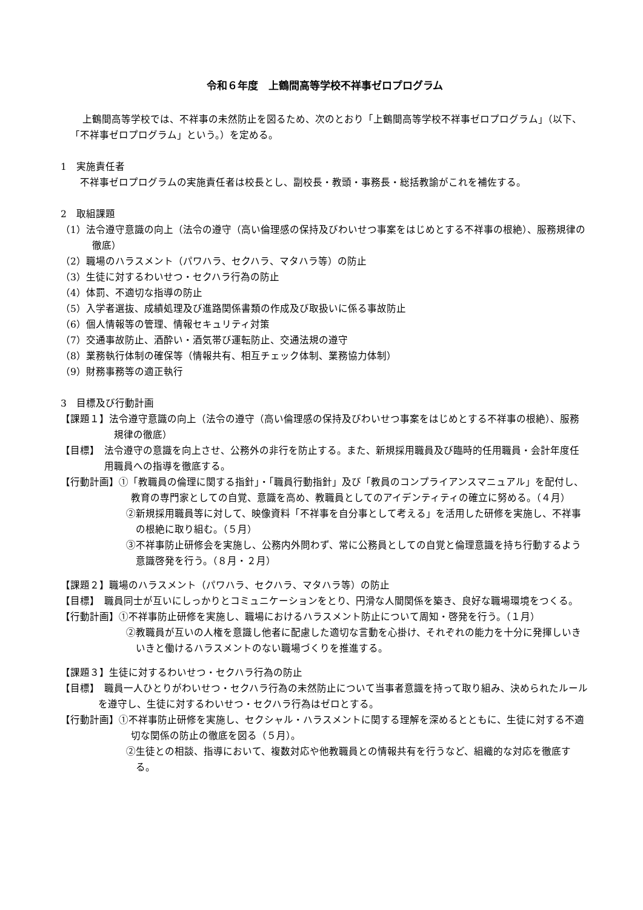令和６年度　上鶴間高等学校不祥事ゼロプログラム
上鶴間高等学校では、不祥事の未然防止を図るため、次のとおり「上鶴間高等学校不祥事ゼロプログラム」（以下、「不祥事ゼロプログラム」という。）を定める。
1　実施責任者
不祥事ゼロプログラムの実施責任者は校長とし、副校長・教頭・事務長・総括教諭がこれを補佐する。
2　取組課題
（1）法令遵守意識の向上（法令の遵守（高い倫理感の保持及びわいせつ事案をはじめとする不祥事の根絶）、服務規律の徹底）
（2）職場のハラスメント（パワハラ、セクハラ、マタハラ等）の防止
（3）生徒に対するわいせつ・セクハラ行為の防止
（4）体罰、不適切な指導の防止
（5）入学者選抜、成績処理及び進路関係書類の作成及び取扱いに係る事故防止
（6）個人情報等の管理、情報セキュリティ対策
（7）交通事故防止、酒酔い・酒気帯び運転防止、交通法規の遵守
（8）業務執行体制の確保等（情報共有、相互チェック体制、業務協力体制）
（9）財務事務等の適正執行
3　目標及び行動計画
【課題１】法令遵守意識の向上（法令の遵守（高い倫理感の保持及びわいせつ事案をはじめとする不祥事の根絶）、服務規律の徹底）
【目標】　法令遵守の意識を向上させ、公務外の非行を防止する。また、新規採用職員及び臨時的任用職員・会計年度任用職員への指導を徹底する。
【行動計画】①「教職員の倫理に関する指針」・「職員行動指針」及び「教員のコンプライアンスマニュアル」を配付し、教育の専門家としての自覚、意識を高め、教職員としてのアイデンティティの確立に努める。（４月）
②新規採用職員等に対して、映像資料「不祥事を自分事として考える」を活用した研修を実施し、不祥事の根絶に取り組む。（５月）
③不祥事防止研修会を実施し、公務内外問わず、常に公務員としての自覚と倫理意識を持ち行動するよう意識啓発を行う。（８月・２月）
【課題２】職場のハラスメント（パワハラ、セクハラ、マタハラ等）の防止
【目標】　職員同士が互いにしっかりとコミュニケーションをとり、円滑な人間関係を築き、良好な職場環境をつくる。
【行動計画】①不祥事防止研修を実施し、職場におけるハラスメント防止について周知・啓発を行う。（１月）
②教職員が互いの人権を意識し他者に配慮した適切な言動を心掛け、それぞれの能力を十分に発揮しいきいきと働けるハラスメントのない職場づくりを推進する。
【課題３】生徒に対するわいせつ・セクハラ行為の防止
【目標】　職員一人ひとりがわいせつ・セクハラ行為の未然防止について当事者意識を持って取り組み、決められたルールを遵守し、生徒に対するわいせつ・セクハラ行為はゼロとする。
【行動計画】①不祥事防止研修を実施し、セクシャル・ハラスメントに関する理解を深めるとともに、生徒に対する不適切な関係の防止の徹底を図る（５月）。
②生徒との相談、指導において、複数対応や他教職員との情報共有を行うなど、組織的な対応を徹底する。